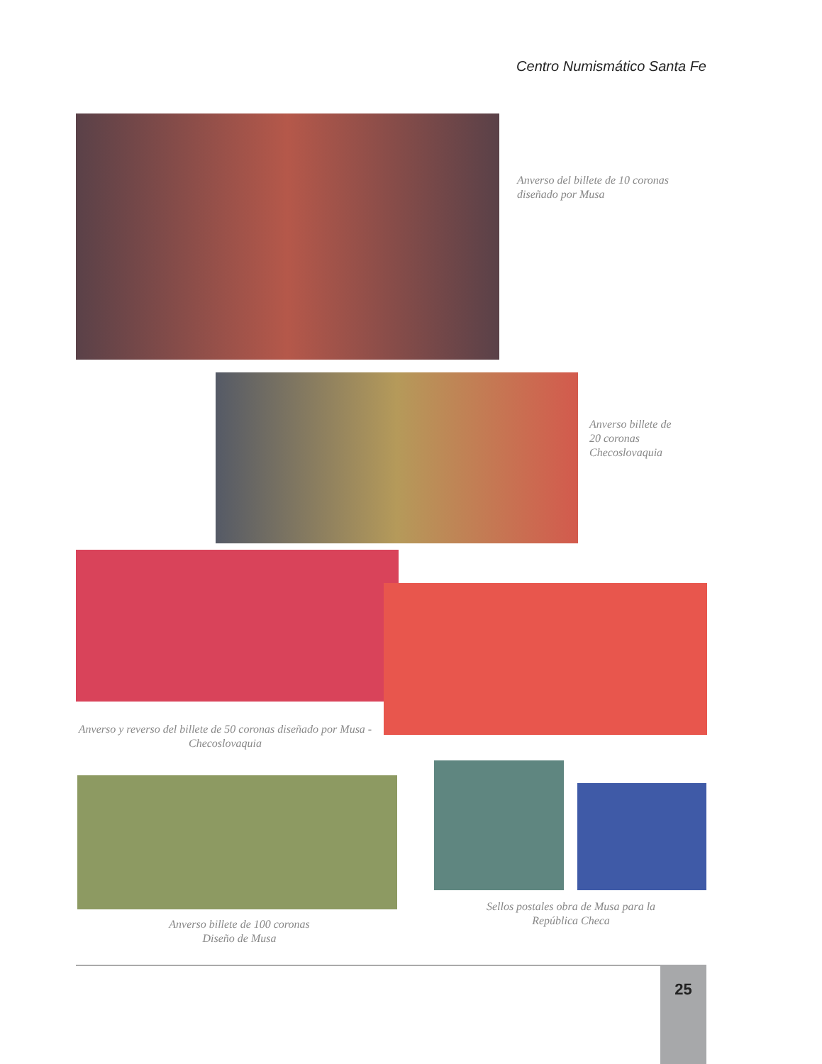Centro Numismático Santa Fe
Anverso del billete de 10 coronas
diseñado por Musa
Anverso billete de
20 coronas
Checoslovaquia
Anverso y reverso del billete de 50 coronas diseñado por Musa - Checoslovaquia
Anverso billete de 100 coronas
Diseño de Musa
Sellos postales obra de Musa para la
República Checa
25